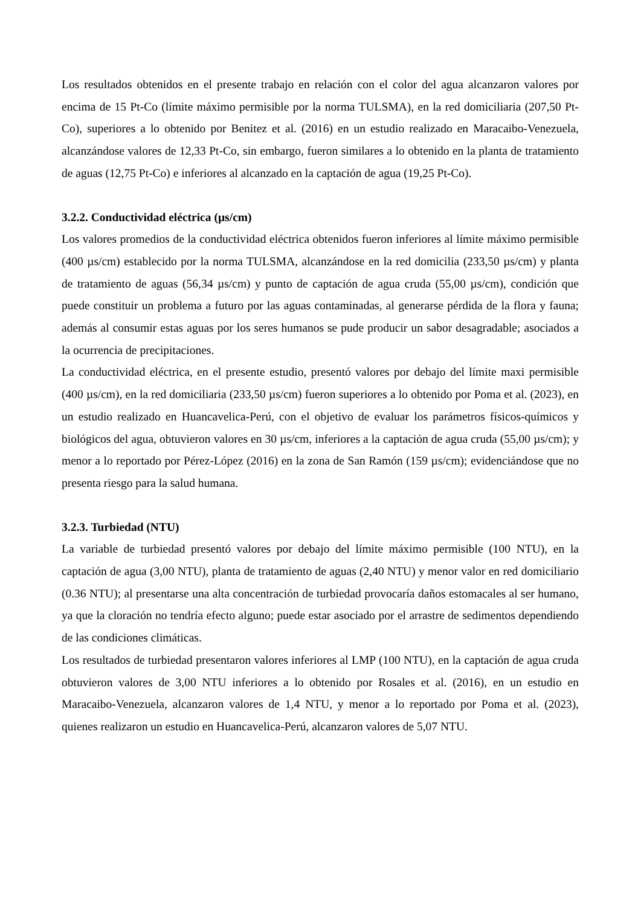Los resultados obtenidos en el presente trabajo en relación con el color del agua alcanzaron valores por encima de 15 Pt-Co (límite máximo permisible por la norma TULSMA), en la red domiciliaria (207,50 Pt-Co), superiores a lo obtenido por Benitez et al. (2016) en un estudio realizado en Maracaibo-Venezuela, alcanzándose valores de 12,33 Pt-Co, sin embargo, fueron similares a lo obtenido en la planta de tratamiento de aguas (12,75 Pt-Co) e inferiores al alcanzado en la captación de agua (19,25 Pt-Co).
3.2.2. Conductividad eléctrica (µs/cm)
Los valores promedios de la conductividad eléctrica obtenidos fueron inferiores al límite máximo permisible (400 µs/cm) establecido por la norma TULSMA, alcanzándose en la red domicilia (233,50 µs/cm) y planta de tratamiento de aguas (56,34 µs/cm) y punto de captación de agua cruda (55,00 µs/cm), condición que puede constituir un problema a futuro por las aguas contaminadas, al generarse pérdida de la flora y fauna; además al consumir estas aguas por los seres humanos se pude producir un sabor desagradable; asociados a la ocurrencia de precipitaciones.
La conductividad eléctrica, en el presente estudio, presentó valores por debajo del límite maxi permisible (400 µs/cm), en la red domiciliaria (233,50 µs/cm) fueron superiores a lo obtenido por Poma et al. (2023), en un estudio realizado en Huancavelica-Perú, con el objetivo de evaluar los parámetros físicos-químicos y biológicos del agua, obtuvieron valores en 30 µs/cm, inferiores a la captación de agua cruda (55,00 µs/cm); y menor a lo reportado por Pérez-López (2016) en la zona de San Ramón (159 µs/cm); evidenciándose que no presenta riesgo para la salud humana.
3.2.3. Turbiedad (NTU)
La variable de turbiedad presentó valores por debajo del límite máximo permisible (100 NTU), en la captación de agua (3,00 NTU), planta de tratamiento de aguas (2,40 NTU) y menor valor en red domiciliario (0.36 NTU); al presentarse una alta concentración de turbiedad provocaría daños estomacales al ser humano, ya que la cloración no tendría efecto alguno; puede estar asociado por el arrastre de sedimentos dependiendo de las condiciones climáticas.
Los resultados de turbiedad presentaron valores inferiores al LMP (100 NTU), en la captación de agua cruda obtuvieron valores de 3,00 NTU inferiores a lo obtenido por Rosales et al. (2016), en un estudio en Maracaibo-Venezuela, alcanzaron valores de 1,4 NTU, y menor a lo reportado por Poma et al. (2023), quienes realizaron un estudio en Huancavelica-Perú, alcanzaron valores de 5,07 NTU.